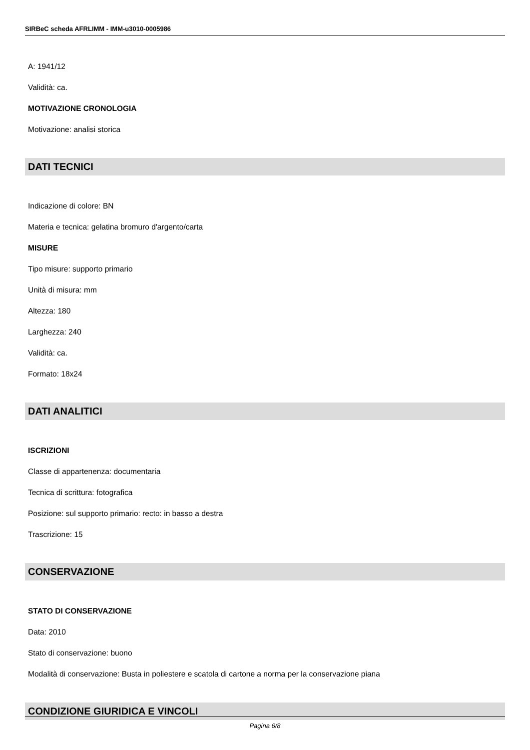SIRBeC scheda AFRLIMM - IMM-u3010-0005986
A: 1941/12
Validità: ca.
MOTIVAZIONE CRONOLOGIA
Motivazione: analisi storica
DATI TECNICI
Indicazione di colore: BN
Materia e tecnica: gelatina bromuro d'argento/carta
MISURE
Tipo misure: supporto primario
Unità di misura: mm
Altezza: 180
Larghezza: 240
Validità: ca.
Formato: 18x24
DATI ANALITICI
ISCRIZIONI
Classe di appartenenza: documentaria
Tecnica di scrittura: fotografica
Posizione: sul supporto primario: recto: in basso a destra
Trascrizione: 15
CONSERVAZIONE
STATO DI CONSERVAZIONE
Data: 2010
Stato di conservazione: buono
Modalità di conservazione: Busta in poliestere e scatola di cartone a norma per la conservazione piana
CONDIZIONE GIURIDICA E VINCOLI
Pagina 6/8